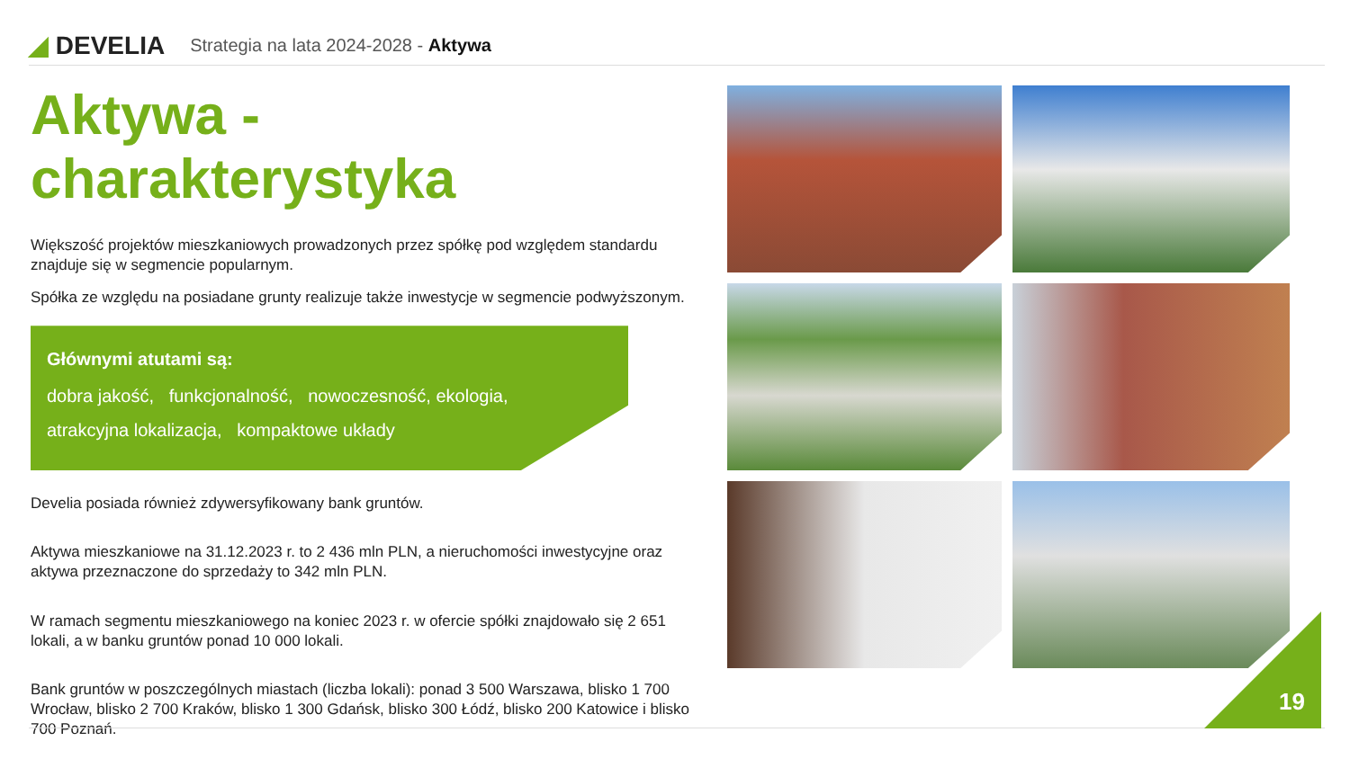◢ DEVELIA
Strategia na lata 2024-2028 - Aktywa
Aktywa - charakterystyka
Większość projektów mieszkaniowych prowadzonych przez spółkę pod względem standardu znajduje się w segmencie popularnym.
Spółka ze względu na posiadane grunty realizuje także inwestycje w segmencie podwyższonym.
Głównymi atutami są:
dobra jakość, funkcjonalność, nowoczesność, ekologia,
atrakcyjna lokalizacja, kompaktowe układy
Develia posiada również zdywersyfikowany bank gruntów.
Aktywa mieszkaniowe na 31.12.2023 r. to 2 436 mln PLN, a nieruchomości inwestycyjne oraz aktywa przeznaczone do sprzedaży to 342 mln PLN.
W ramach segmentu mieszkaniowego na koniec 2023 r. w ofercie spółki znajdowało się 2 651 lokali, a w banku gruntów ponad 10 000 lokali.
Bank gruntów w poszczególnych miastach (liczba lokali): ponad 3 500 Warszawa, blisko 1 700 Wrocław, blisko 2 700 Kraków, blisko 1 300 Gdańsk, blisko 300 Łódź, blisko 200 Katowice i blisko 700 Poznań.
19